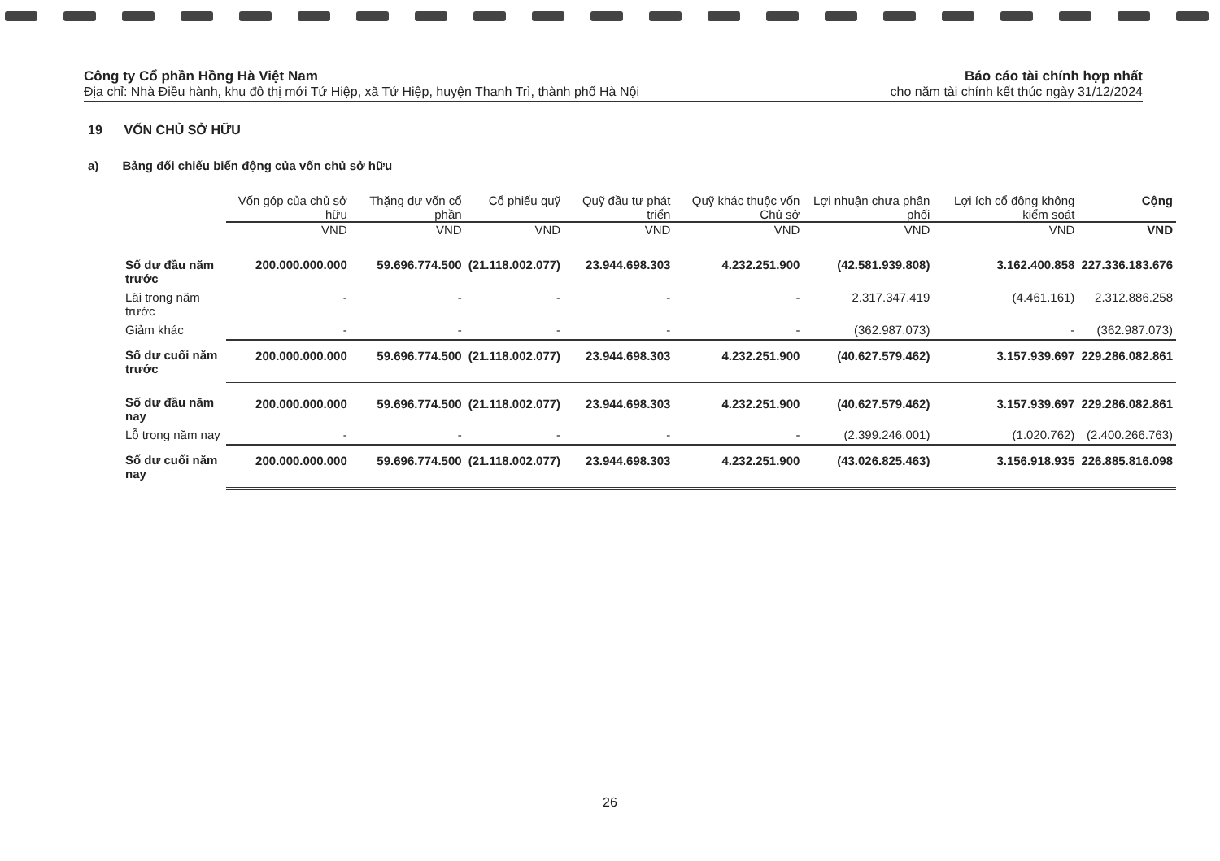Công ty Cổ phần Hồng Hà Việt Nam
Địa chỉ: Nhà Điều hành, khu đô thị mới Tứ Hiệp, xã Tứ Hiệp, huyện Thanh Trì, thành phố Hà Nội
Báo cáo tài chính hợp nhất
cho năm tài chính kết thúc ngày 31/12/2024
19 VỐN CHỦ SỞ HỮU
a) Bảng đối chiếu biến động của vốn chủ sở hữu
| | Vốn góp của chủ sở hữu | Thặng dư vốn cổ phần | Cổ phiếu quỹ | Quỹ đầu tư phát triển | Quỹ khác thuộc vốn Chủ sở | Lợi nhuận chưa phân phối | Lợi ích cổ đông không kiểm soát | Cộng |
| --- | --- | --- | --- | --- | --- | --- | --- | --- |
| | VND | VND | VND | VND | VND | VND | VND | VND |
| Số dư đầu năm trước | 200.000.000.000 | 59.696.774.500 | (21.118.002.077) | 23.944.698.303 | 4.232.251.900 | (42.581.939.808) | 3.162.400.858 | 227.336.183.676 |
| Lãi trong năm trước | - | - | - | - | - | 2.317.347.419 | (4.461.161) | 2.312.886.258 |
| Giảm khác | - | - | - | - | - | (362.987.073) | - | (362.987.073) |
| Số dư cuối năm trước | 200.000.000.000 | 59.696.774.500 | (21.118.002.077) | 23.944.698.303 | 4.232.251.900 | (40.627.579.462) | 3.157.939.697 | 229.286.082.861 |
| Số dư đầu năm nay | 200.000.000.000 | 59.696.774.500 | (21.118.002.077) | 23.944.698.303 | 4.232.251.900 | (40.627.579.462) | 3.157.939.697 | 229.286.082.861 |
| Lỗ trong năm nay | - | - | - | - | - | (2.399.246.001) | (1.020.762) | (2.400.266.763) |
| Số dư cuối năm nay | 200.000.000.000 | 59.696.774.500 | (21.118.002.077) | 23.944.698.303 | 4.232.251.900 | (43.026.825.463) | 3.156.918.935 | 226.885.816.098 |
26